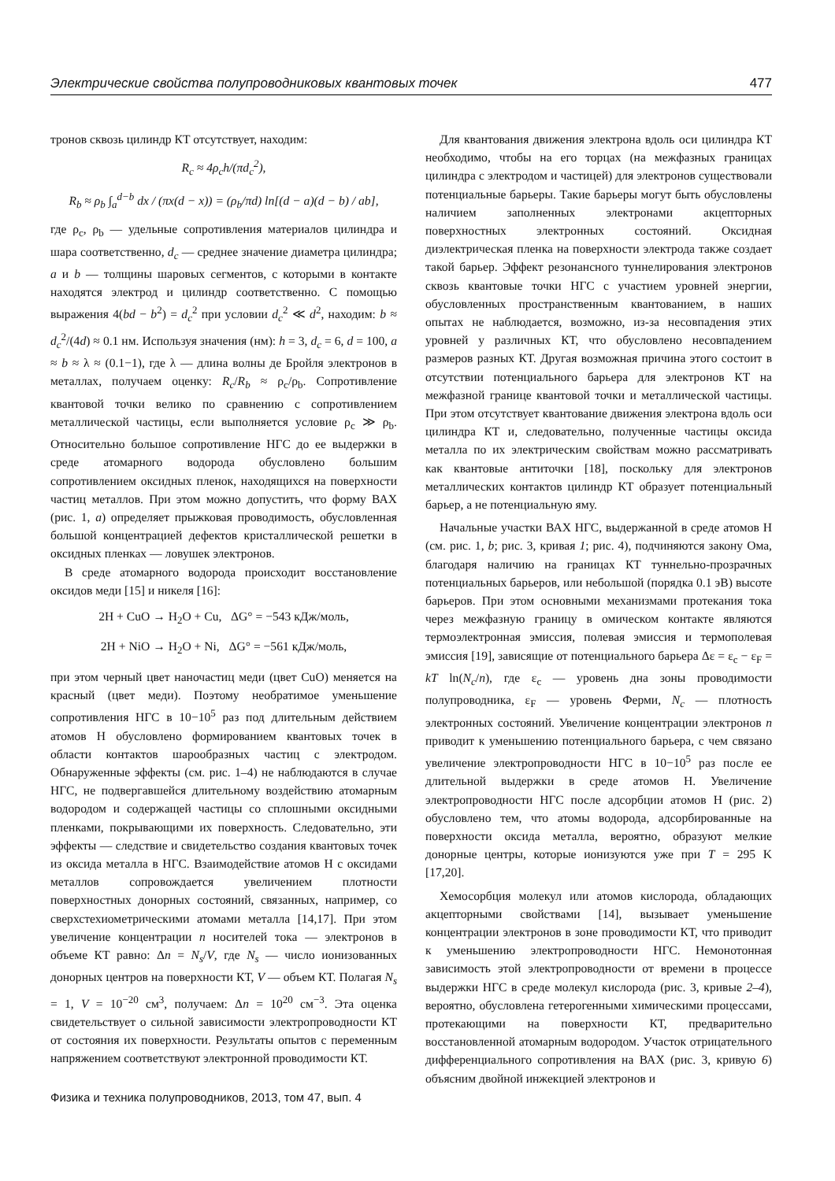Электрические свойства полупроводниковых квантовых точек 477
тронов сквозь цилиндр КТ отсутствует, находим:
R<sub>c</sub> ≈ 4ρ<sub>c</sub>h/(πd<sub>c</sub><sup>2</sup>),
R<sub>b</sub> ≈ ρ<sub>b</sub> ∫<sub>a</sub><sup>d−b</sup> dx / (πx(d − x)) = (ρ<sub>b</sub>/πd) ln[(d − a)(d − b) / ab],
где ρ<sub>c</sub>, ρ<sub>b</sub> — удельные сопротивления материалов цилиндра и шара соответственно, d<sub>c</sub> — среднее значение диаметра цилиндра; a и b — толщины шаровых сегментов, с которыми в контакте находятся электрод и цилиндр соответственно. С помощью выражения 4(bd − b<sup>2</sup>) = d<sub>c</sub><sup>2</sup> при условии d<sub>c</sub><sup>2</sup> ≪ d<sup>2</sup>, находим: b ≈ d<sub>c</sub><sup>2</sup>/(4d) ≈ 0.1 нм. Используя значения (нм): h = 3, d<sub>c</sub> = 6, d = 100, a ≈ b ≈ λ ≈ (0.1−1), где λ — длина волны де Бройля электронов в металлах, получаем оценку: R<sub>c</sub>/R<sub>b</sub> ≈ ρ<sub>c</sub>/ρ<sub>b</sub>. Сопротивление квантовой точки велико по сравнению с сопротивлением металлической частицы, если выполняется условие ρ<sub>c</sub> ≫ ρ<sub>b</sub>. Относительно большое сопротивление НГС до ее выдержки в среде атомарного водорода обусловлено большим сопротивлением оксидных пленок, находящихся на поверхности частиц металлов. При этом можно допустить, что форму ВАХ (рис. 1, a) определяет прыжковая проводимость, обусловленная большой концентрацией дефектов кристаллической решетки в оксидных пленках — ловушек электронов.
В среде атомарного водорода происходит восстановление оксидов меди [15] и никеля [16]:
2H + CuO → H<sub>2</sub>O + Cu, ΔG° = −543 кДж/моль,
2H + NiO → H<sub>2</sub>O + Ni, ΔG° = −561 кДж/моль,
при этом черный цвет наночастиц меди (цвет CuO) меняется на красный (цвет меди). Поэтому необратимое уменьшение сопротивления НГС в 10−10<sup>5</sup> раз под длительным действием атомов H обусловлено формированием квантовых точек в области контактов шарообразных частиц с электродом. Обнаруженные эффекты (см. рис. 1–4) не наблюдаются в случае НГС, не подвергавшейся длительному воздействию атомарным водородом и содержащей частицы со сплошными оксидными пленками, покрывающими их поверхность. Следовательно, эти эффекты — следствие и свидетельство создания квантовых точек из оксида металла в НГС. Взаимодействие атомов H с оксидами металлов сопровождается увеличением плотности поверхностных донорных состояний, связанных, например, со сверхстехиометрическими атомами металла [14,17]. При этом увеличение концентрации n носителей тока — электронов в объеме КТ равно: Δn = N<sub>s</sub>/V, где N<sub>s</sub> — число ионизованных донорных центров на поверхности КТ, V — объем КТ. Полагая N<sub>s</sub> = 1, V = 10<sup>−20</sup> см<sup>3</sup>, получаем: Δn = 10<sup>20</sup> см<sup>−3</sup>. Эта оценка свидетельствует о сильной зависимости электропроводности КТ от состояния их поверхности. Результаты опытов с переменным напряжением соответствуют электронной проводимости КТ.
Для квантования движения электрона вдоль оси цилиндра КТ необходимо, чтобы на его торцах (на межфазных границах цилиндра с электродом и частицей) для электронов существовали потенциальные барьеры. Такие барьеры могут быть обусловлены наличием заполненных электронами акцепторных поверхностных электронных состояний. Оксидная диэлектрическая пленка на поверхности электрода также создает такой барьер. Эффект резонансного туннелирования электронов сквозь квантовые точки НГС с участием уровней энергии, обусловленных пространственным квантованием, в наших опытах не наблюдается, возможно, из-за несовпадения этих уровней у различных КТ, что обусловлено несовпадением размеров разных КТ. Другая возможная причина этого состоит в отсутствии потенциального барьера для электронов КТ на межфазной границе квантовой точки и металлической частицы. При этом отсутствует квантование движения электрона вдоль оси цилиндра КТ и, следовательно, полученные частицы оксида металла по их электрическим свойствам можно рассматривать как квантовые антиточки [18], поскольку для электронов металлических контактов цилиндр КТ образует потенциальный барьер, а не потенциальную яму.
Начальные участки ВАХ НГС, выдержанной в среде атомов H (см. рис. 1, b; рис. 3, кривая 1; рис. 4), подчиняются закону Ома, благодаря наличию на границах КТ туннельно-прозрачных потенциальных барьеров, или небольшой (порядка 0.1 эВ) высоте барьеров. При этом основными механизмами протекания тока через межфазную границу в омическом контакте являются термоэлектронная эмиссия, полевая эмиссия и термополевая эмиссия [19], зависящие от потенциального барьера Δε = ε<sub>c</sub> − ε<sub>F</sub> = kT ln(N<sub>c</sub>/n), где ε<sub>c</sub> — уровень дна зоны проводимости полупроводника, ε<sub>F</sub> — уровень Ферми, N<sub>c</sub> — плотность электронных состояний. Увеличение концентрации электронов n приводит к уменьшению потенциального барьера, с чем связано увеличение электропроводности НГС в 10−10<sup>5</sup> раз после ее длительной выдержки в среде атомов H. Увеличение электропроводности НГС после адсорбции атомов H (рис. 2) обусловлено тем, что атомы водорода, адсорбированные на поверхности оксида металла, вероятно, образуют мелкие донорные центры, которые ионизуются уже при T = 295 K [17,20].
Хемосорбция молекул или атомов кислорода, обладающих акцепторными свойствами [14], вызывает уменьшение концентрации электронов в зоне проводимости КТ, что приводит к уменьшению электропроводности НГС. Немонотонная зависимость этой электропроводности от времени в процессе выдержки НГС в среде молекул кислорода (рис. 3, кривые 2–4), вероятно, обусловлена гетерогенными химическими процессами, протекающими на поверхности КТ, предварительно восстановленной атомарным водородом. Участок отрицательного дифференциального сопротивления на ВАХ (рис. 3, кривую 6) объясним двойной инжекцией электронов и
Физика и техника полупроводников, 2013, том 47, вып. 4